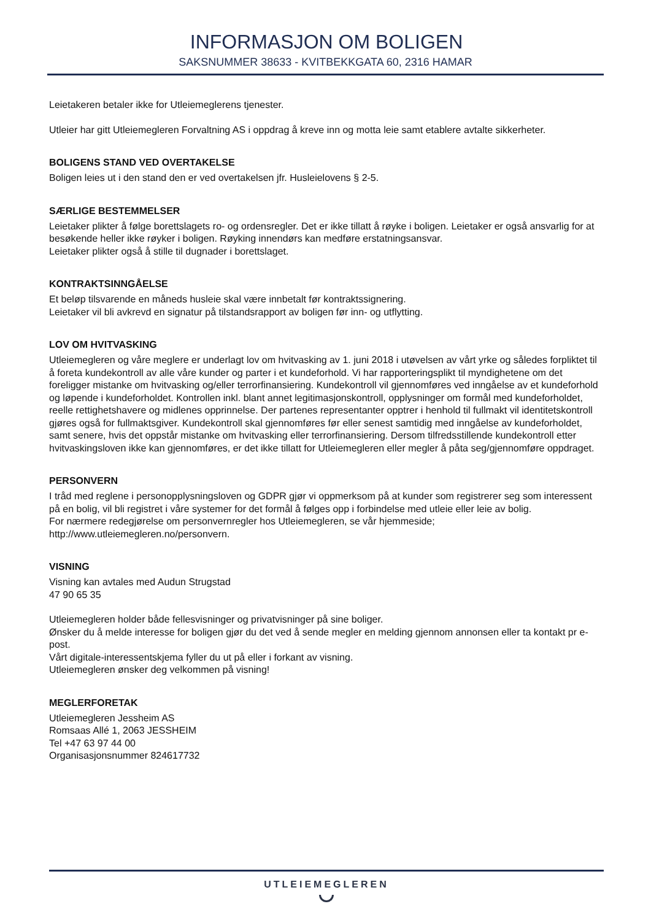INFORMASJON OM BOLIGEN
SAKSNUMMER 38633 - KVITBEKKGATA 60, 2316 HAMAR
Leietakeren betaler ikke for Utleiemeglerens tjenester.
Utleier har gitt Utleiemegleren Forvaltning AS i oppdrag å kreve inn og motta leie samt etablere avtalte sikkerheter.
BOLIGENS STAND VED OVERTAKELSE
Boligen leies ut i den stand den er ved overtakelsen jfr. Husleielovens § 2-5.
SÆRLIGE BESTEMMELSER
Leietaker plikter å følge borettslagets ro- og ordensregler. Det er ikke tillatt å røyke i boligen. Leietaker er også ansvarlig for at besøkende heller ikke røyker i boligen. Røyking innendørs kan medføre erstatningsansvar.
Leietaker plikter også å stille til dugnader i borettslaget.
KONTRAKTSINNGÅELSE
Et beløp tilsvarende en måneds husleie skal være innbetalt før kontraktssignering.
Leietaker vil bli avkrevd en signatur på tilstandsrapport av boligen før inn- og utflytting.
LOV OM HVITVASKING
Utleiemegleren og våre meglere er underlagt lov om hvitvasking av 1. juni 2018 i utøvelsen av vårt yrke og således forpliktet til å foreta kundekontroll av alle våre kunder og parter i et kundeforhold. Vi har rapporteringsplikt til myndighetene om det foreligger mistanke om hvitvasking og/eller terrorfinansiering. Kundekontroll vil gjennomføres ved inngåelse av et kundeforhold og løpende i kundeforholdet. Kontrollen inkl. blant annet legitimasjonskontroll, opplysninger om formål med kundeforholdet, reelle rettighetshavere og midlenes opprinnelse. Der partenes representanter opptrer i henhold til fullmakt vil identitetskontroll gjøres også for fullmaktsgiver. Kundekontroll skal gjennomføres før eller senest samtidig med inngåelse av kundeforholdet, samt senere, hvis det oppstår mistanke om hvitvasking eller terrorfinansiering. Dersom tilfredsstillende kundekontroll etter hvitvaskingsloven ikke kan gjennomføres, er det ikke tillatt for Utleiemegleren eller megler å påta seg/gjennomføre oppdraget.
PERSONVERN
I tråd med reglene i personopplysningsloven og GDPR gjør vi oppmerksom på at kunder som registrerer seg som interessent på en bolig, vil bli registret i våre systemer for det formål å følges opp i forbindelse med utleie eller leie av bolig.
For nærmere redegjørelse om personvernregler hos Utleiemegleren, se vår hjemmeside;
http://www.utleiemegleren.no/personvern.
VISNING
Visning kan avtales med Audun Strugstad
47 90 65 35
Utleiemegleren holder både fellesvisninger og privatvisninger på sine boliger.
Ønsker du å melde interesse for boligen gjør du det ved å sende megler en melding gjennom annonsen eller ta kontakt pr e-post.
Vårt digitale-interessentskjema fyller du ut på eller i forkant av visning.
Utleiemegleren ønsker deg velkommen på visning!
MEGLERFORETAK
Utleiemegleren Jessheim AS
Romsaas Allé 1, 2063 JESSHEIM
Tel +47 63 97 44 00
Organisasjonsnummer 824617732
UTLEIEMEGLEREN